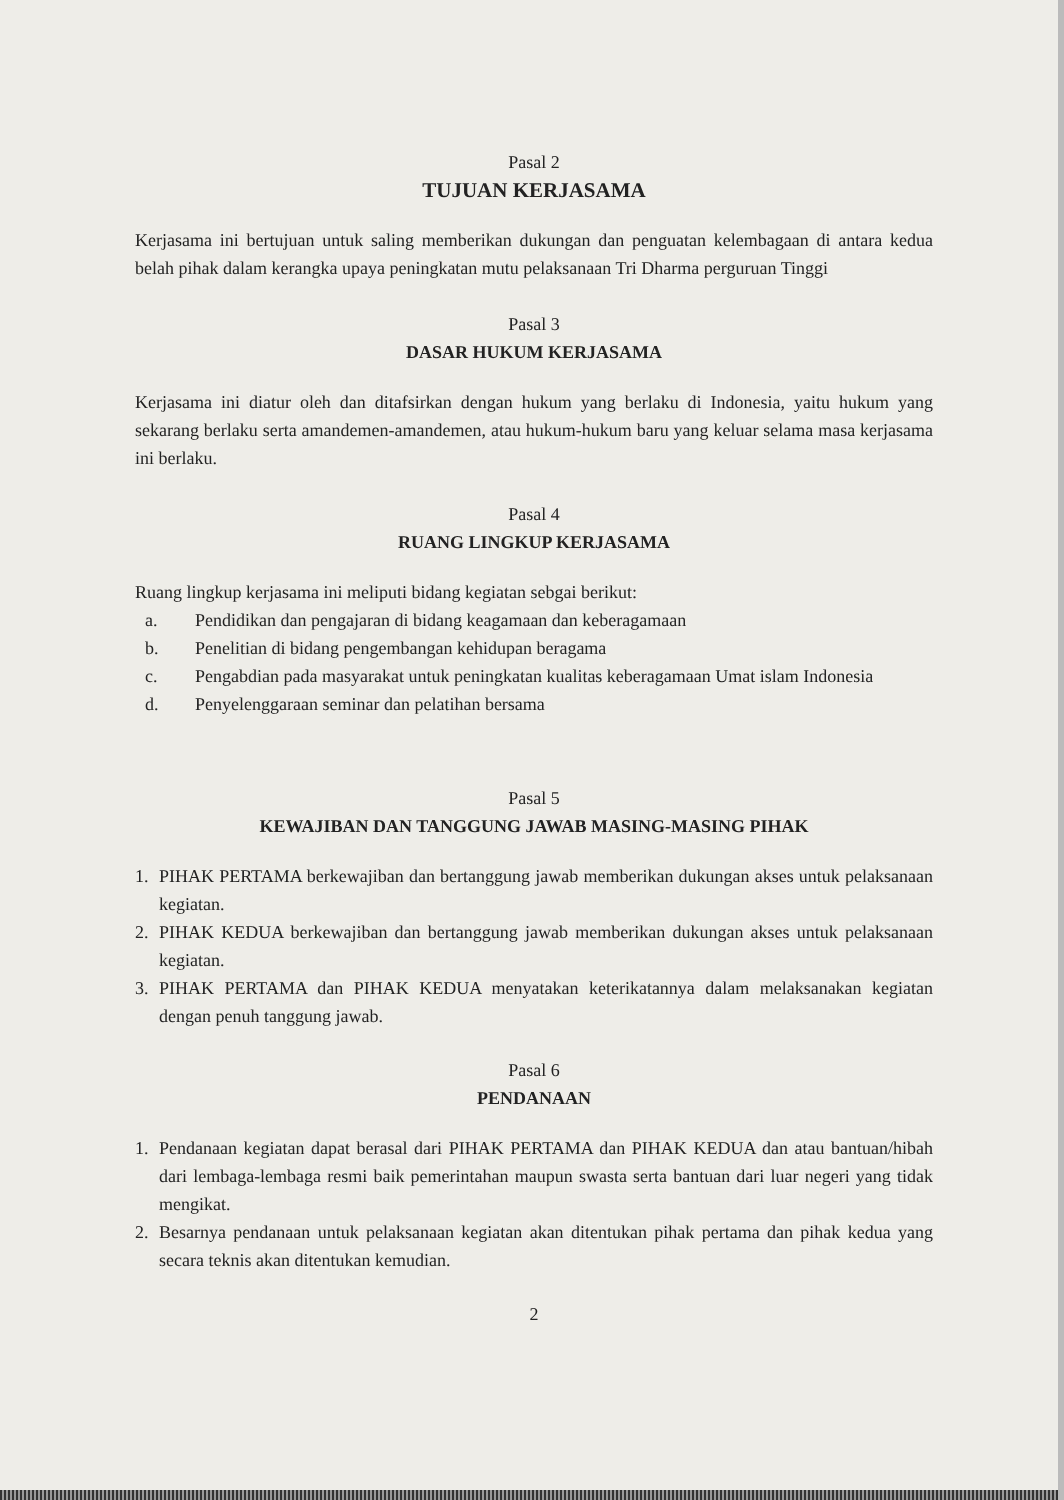Pasal 2
TUJUAN KERJASAMA
Kerjasama ini bertujuan untuk saling memberikan dukungan dan penguatan kelembagaan di antara kedua belah pihak dalam kerangka upaya peningkatan mutu pelaksanaan Tri Dharma perguruan Tinggi
Pasal 3
DASAR HUKUM KERJASAMA
Kerjasama ini diatur oleh dan ditafsirkan dengan hukum yang berlaku di Indonesia, yaitu hukum yang sekarang berlaku serta amandemen-amandemen, atau hukum-hukum baru yang keluar selama masa kerjasama ini berlaku.
Pasal 4
RUANG LINGKUP KERJASAMA
Ruang lingkup kerjasama ini meliputi bidang kegiatan sebgai berikut:
a. Pendidikan dan pengajaran di bidang keagamaan dan keberagamaan
b. Penelitian di bidang pengembangan kehidupan beragama
c. Pengabdian pada masyarakat untuk peningkatan kualitas keberagamaan Umat islam Indonesia
d. Penyelenggaraan seminar dan pelatihan bersama
Pasal 5
KEWAJIBAN DAN TANGGUNG JAWAB MASING-MASING PIHAK
1. PIHAK PERTAMA berkewajiban dan bertanggung jawab memberikan dukungan akses untuk pelaksanaan kegiatan.
2. PIHAK KEDUA berkewajiban dan bertanggung jawab memberikan dukungan akses untuk pelaksanaan kegiatan.
3. PIHAK PERTAMA dan PIHAK KEDUA menyatakan keterikatannya dalam melaksanakan kegiatan dengan penuh tanggung jawab.
Pasal 6
PENDANAAN
1. Pendanaan kegiatan dapat berasal dari PIHAK PERTAMA dan PIHAK KEDUA dan atau bantuan/hibah dari lembaga-lembaga resmi baik pemerintahan maupun swasta serta bantuan dari luar negeri yang tidak mengikat.
2. Besarnya pendanaan untuk pelaksanaan kegiatan akan ditentukan pihak pertama dan pihak kedua yang secara teknis akan ditentukan kemudian.
2